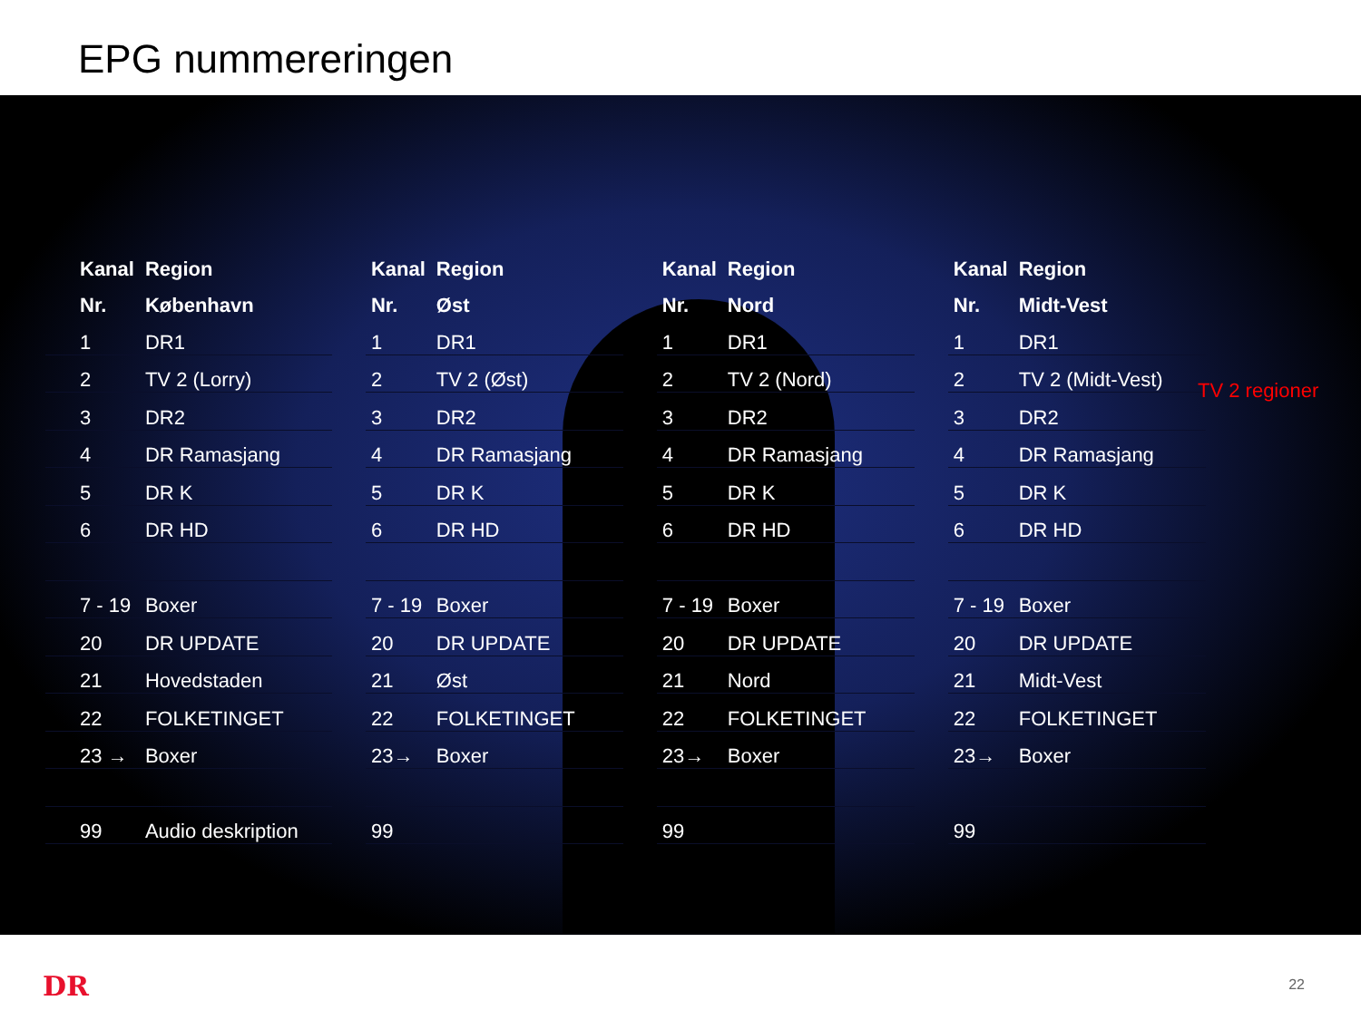EPG nummereringen
| Kanal | Region |
| --- | --- |
| Nr. | København |
| 1 | DR1 |
| 2 | TV 2 (Lorry) |
| 3 | DR2 |
| 4 | DR Ramasjang |
| 5 | DR K |
| 6 | DR HD |
| 7 - 19 | Boxer |
| 20 | DR UPDATE |
| 21 | Hovedstaden |
| 22 | FOLKETINGET |
| 23 → | Boxer |
| 99 | Audio deskription |
| Kanal | Region |
| --- | --- |
| Nr. | Øst |
| 1 | DR1 |
| 2 | TV 2 (Øst) |
| 3 | DR2 |
| 4 | DR Ramasjang |
| 5 | DR K |
| 6 | DR HD |
| 7 - 19 | Boxer |
| 20 | DR UPDATE |
| 21 | Øst |
| 22 | FOLKETINGET |
| 23→ | Boxer |
| 99 | |
| Kanal | Region |
| --- | --- |
| Nr. | Nord |
| 1 | DR1 |
| 2 | TV 2 (Nord) |
| 3 | DR2 |
| 4 | DR Ramasjang |
| 5 | DR K |
| 6 | DR HD |
| 7 - 19 | Boxer |
| 20 | DR UPDATE |
| 21 | Nord |
| 22 | FOLKETINGET |
| 23→ | Boxer |
| 99 | |
| Kanal | Region |
| --- | --- |
| Nr. | Midt-Vest |
| 1 | DR1 |
| 2 | TV 2 (Midt-Vest) |
| 3 | DR2 |
| 4 | DR Ramasjang |
| 5 | DR K |
| 6 | DR HD |
| 7 - 19 | Boxer |
| 20 | DR UPDATE |
| 21 | Midt-Vest |
| 22 | FOLKETINGET |
| 23→ | Boxer |
| 99 | |
TV 2 regioner
DR 22